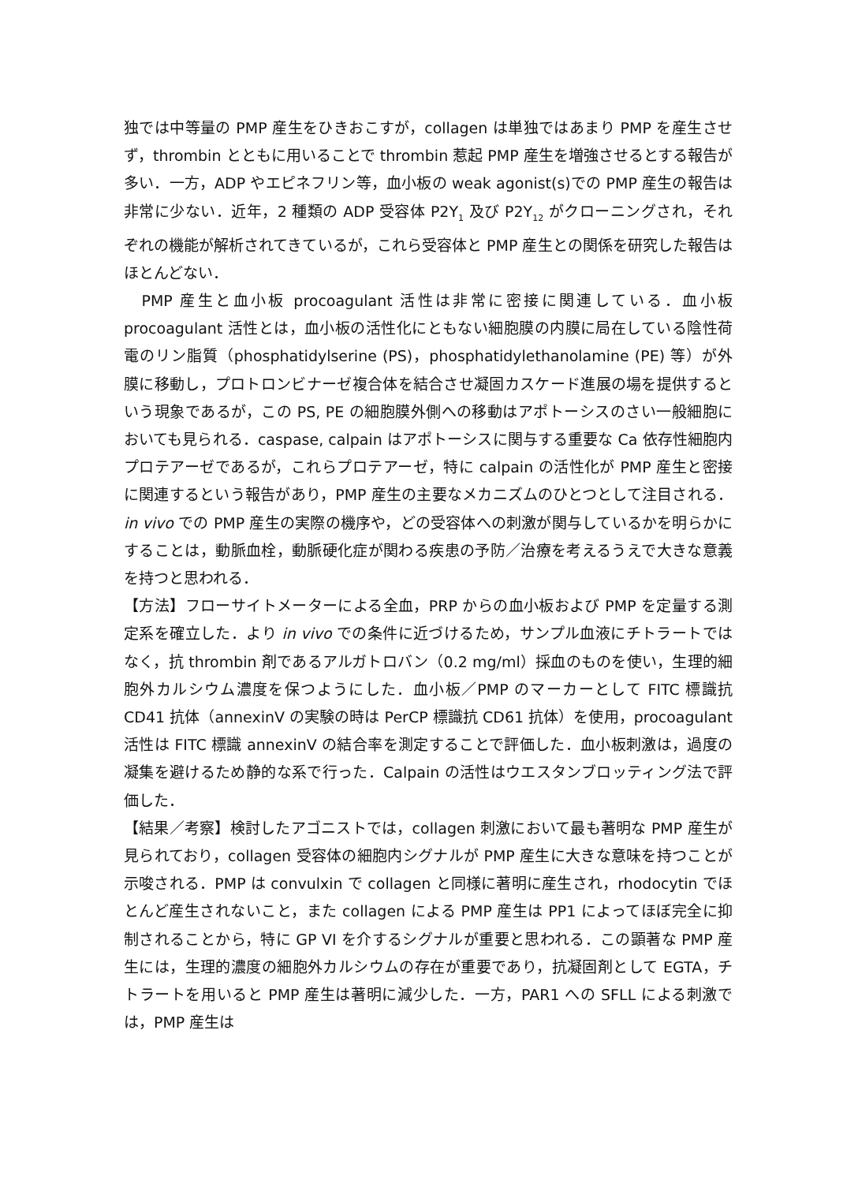独では中等量の PMP 産生をひきおこすが，collagen は単独ではあまり PMP を産生させず，thrombin とともに用いることで thrombin 惹起 PMP 産生を増強させるとする報告が多い．一方，ADP やエピネフリン等，血小板の weak agonist(s)での PMP 産生の報告は非常に少ない．近年，2 種類の ADP 受容体 P2Y<sub>1</sub> 及び P2Y<sub>12</sub> がクローニングされ，それぞれの機能が解析されてきているが，これら受容体と PMP 産生との関係を研究した報告はほとんどない．
　PMP 産生と血小板 procoagulant 活性は非常に密接に関連している．血小板 procoagulant 活性とは，血小板の活性化にともない細胞膜の内膜に局在している陰性荷電のリン脂質（phosphatidylserine (PS)，phosphatidylethanolamine (PE) 等）が外膜に移動し，プロトロンビナーゼ複合体を結合させ凝固カスケード進展の場を提供するという現象であるが，この PS, PE の細胞膜外側への移動はアポトーシスのさい一般細胞においても見られる．caspase, calpain はアポトーシスに関与する重要な Ca 依存性細胞内プロテアーゼであるが，これらプロテアーゼ，特に calpain の活性化が PMP 産生と密接に関連するという報告があり，PMP 産生の主要なメカニズムのひとつとして注目される．in vivo での PMP 産生の実際の機序や，どの受容体への刺激が関与しているかを明らかにすることは，動脈血栓，動脈硬化症が関わる疾患の予防／治療を考えるうえで大きな意義を持つと思われる．
【方法】フローサイトメーターによる全血，PRP からの血小板および PMP を定量する測定系を確立した．より in vivo での条件に近づけるため，サンプル血液にチトラートではなく，抗 thrombin 剤であるアルガトロバン（0.2 mg/ml）採血のものを使い，生理的細胞外カルシウム濃度を保つようにした．血小板／PMP のマーカーとして FITC 標識抗 CD41 抗体（annexinV の実験の時は PerCP 標識抗 CD61 抗体）を使用，procoagulant 活性は FITC 標識 annexinV の結合率を測定することで評価した．血小板刺激は，過度の凝集を避けるため静的な系で行った．Calpain の活性はウエスタンブロッティング法で評価した．
【結果／考察】検討したアゴニストでは，collagen 刺激において最も著明な PMP 産生が見られており，collagen 受容体の細胞内シグナルが PMP 産生に大きな意味を持つことが示唆される．PMP は convulxin で collagen と同様に著明に産生され，rhodocytin でほとんど産生されないこと，また collagen による PMP 産生は PP1 によってほぼ完全に抑制されることから，特に GP VI を介するシグナルが重要と思われる．この顕著な PMP 産生には，生理的濃度の細胞外カルシウムの存在が重要であり，抗凝固剤として EGTA，チトラートを用いると PMP 産生は著明に減少した．一方，PAR1 への SFLL による刺激では，PMP 産生は